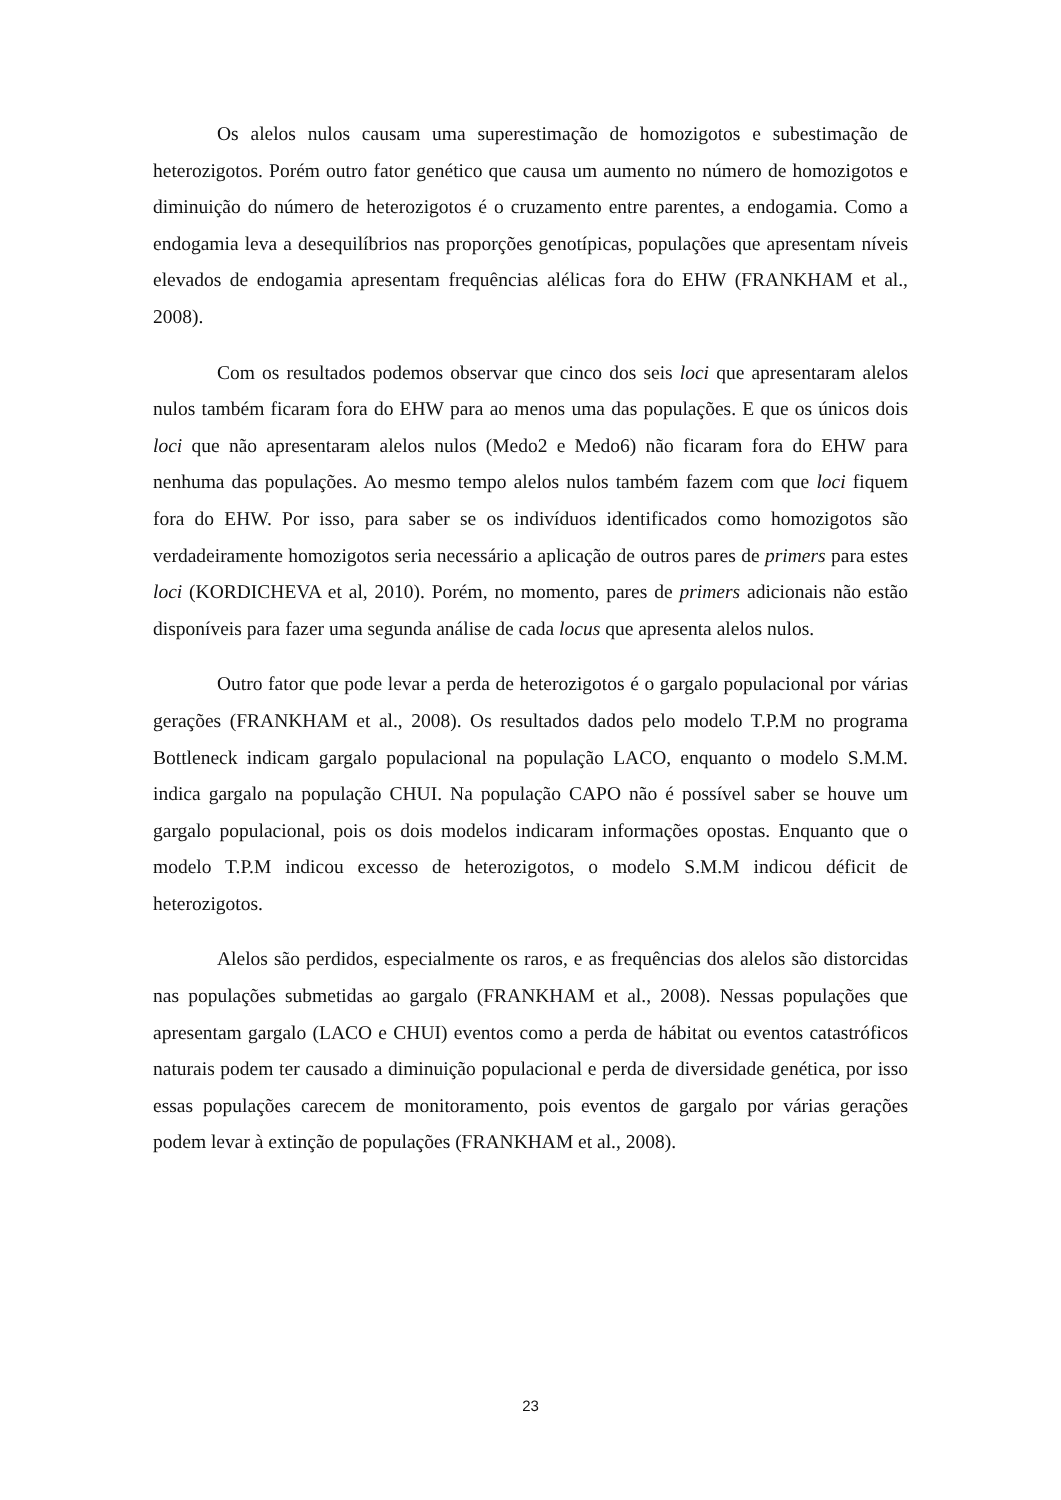Os alelos nulos causam uma superestimação de homozigotos e subestimação de heterozigotos. Porém outro fator genético que causa um aumento no número de homozigotos e diminuição do número de heterozigotos é o cruzamento entre parentes, a endogamia. Como a endogamia leva a desequilíbrios nas proporções genotípicas, populações que apresentam níveis elevados de endogamia apresentam frequências alélicas fora do EHW (FRANKHAM et al., 2008).
Com os resultados podemos observar que cinco dos seis loci que apresentaram alelos nulos também ficaram fora do EHW para ao menos uma das populações. E que os únicos dois loci que não apresentaram alelos nulos (Medo2 e Medo6) não ficaram fora do EHW para nenhuma das populações. Ao mesmo tempo alelos nulos também fazem com que loci fiquem fora do EHW. Por isso, para saber se os indivíduos identificados como homozigotos são verdadeiramente homozigotos seria necessário a aplicação de outros pares de primers para estes loci (KORDICHEVA et al, 2010). Porém, no momento, pares de primers adicionais não estão disponíveis para fazer uma segunda análise de cada locus que apresenta alelos nulos.
Outro fator que pode levar a perda de heterozigotos é o gargalo populacional por várias gerações (FRANKHAM et al., 2008). Os resultados dados pelo modelo T.P.M no programa Bottleneck indicam gargalo populacional na população LACO, enquanto o modelo S.M.M. indica gargalo na população CHUI. Na população CAPO não é possível saber se houve um gargalo populacional, pois os dois modelos indicaram informações opostas. Enquanto que o modelo T.P.M indicou excesso de heterozigotos, o modelo S.M.M indicou déficit de heterozigotos.
Alelos são perdidos, especialmente os raros, e as frequências dos alelos são distorcidas nas populações submetidas ao gargalo (FRANKHAM et al., 2008). Nessas populações que apresentam gargalo (LACO e CHUI) eventos como a perda de hábitat ou eventos catastróficos naturais podem ter causado a diminuição populacional e perda de diversidade genética, por isso essas populações carecem de monitoramento, pois eventos de gargalo por várias gerações podem levar à extinção de populações (FRANKHAM et al., 2008).
23